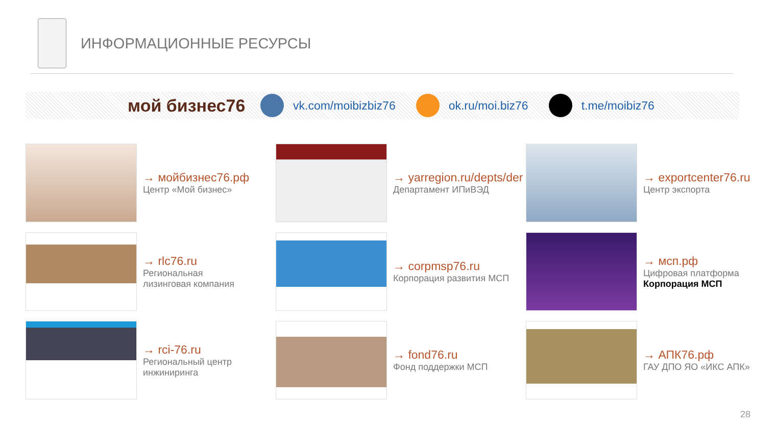ИНФОРМАЦИОННЫЕ РЕСУРСЫ
мой бизнес76
vk.com/moibizbiz76 ok.ru/moi.biz76 t.me/moibiz76
→ мойбизнес76.рф
Центр «Мой бизнес»
→ yarregion.ru/depts/der
Департамент ИПиВЭД
→ exportcenter76.ru
Центр экспорта
→ rlc76.ru
Региональная
лизинговая компания
→ corpmsp76.ru
Корпорация развития МСП
→ мсп.рф
Цифровая платформа
Корпорация МСП
→ rci-76.ru
Региональный центр
инжиниринга
→ fond76.ru
Фонд поддержки МСП
→ АПК76.рф
ГАУ ДПО ЯО «ИКС АПК»
28